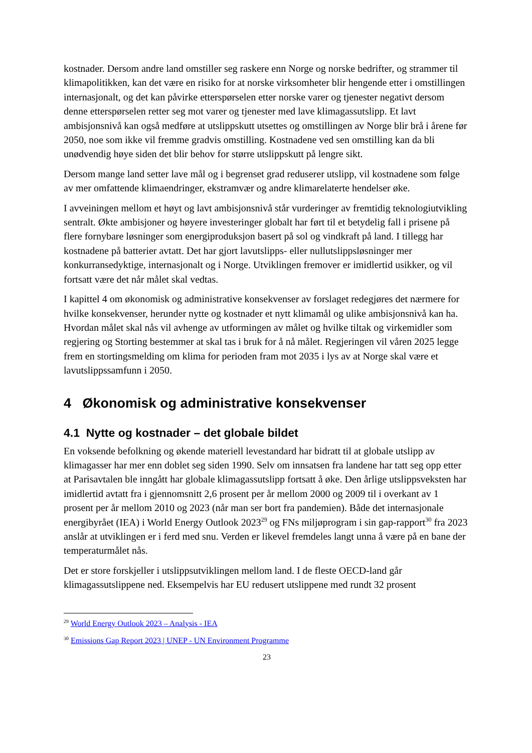kostnader. Dersom andre land omstiller seg raskere enn Norge og norske bedrifter, og strammer til klimapolitikken, kan det være en risiko for at norske virksomheter blir hengende etter i omstillingen internasjonalt, og det kan påvirke etterspørselen etter norske varer og tjenester negativt dersom denne etterspørselen retter seg mot varer og tjenester med lave klimagassutslipp. Et lavt ambisjonsnivå kan også medføre at utslippskutt utsettes og omstillingen av Norge blir brå i årene før 2050, noe som ikke vil fremme gradvis omstilling. Kostnadene ved sen omstilling kan da bli unødvendig høye siden det blir behov for større utslippskutt på lengre sikt.
Dersom mange land setter lave mål og i begrenset grad reduserer utslipp, vil kostnadene som følge av mer omfattende klimaendringer, ekstramvær og andre klimarelaterte hendelser øke.
I avveiningen mellom et høyt og lavt ambisjonsnivå står vurderinger av fremtidig teknologiutvikling sentralt. Økte ambisjoner og høyere investeringer globalt har ført til et betydelig fall i prisene på flere fornybare løsninger som energiproduksjon basert på sol og vindkraft på land. I tillegg har kostnadene på batterier avtatt. Det har gjort lavutslipps- eller nullutslippsløsninger mer konkurransedyktige, internasjonalt og i Norge. Utviklingen fremover er imidlertid usikker, og vil fortsatt være det når målet skal vedtas.
I kapittel 4 om økonomisk og administrative konsekvenser av forslaget redegjøres det nærmere for hvilke konsekvenser, herunder nytte og kostnader et nytt klimamål og ulike ambisjonsnivå kan ha. Hvordan målet skal nås vil avhenge av utformingen av målet og hvilke tiltak og virkemidler som regjering og Storting bestemmer at skal tas i bruk for å nå målet. Regjeringen vil våren 2025 legge frem en stortingsmelding om klima for perioden fram mot 2035 i lys av at Norge skal være et lavutslippssamfunn i 2050.
4 Økonomisk og administrative konsekvenser
4.1 Nytte og kostnader – det globale bildet
En voksende befolkning og økende materiell levestandard har bidratt til at globale utslipp av klimagasser har mer enn doblet seg siden 1990. Selv om innsatsen fra landene har tatt seg opp etter at Parisavtalen ble inngått har globale klimagassutslipp fortsatt å øke. Den årlige utslippsveksten har imidlertid avtatt fra i gjennomsnitt 2,6 prosent per år mellom 2000 og 2009 til i overkant av 1 prosent per år mellom 2010 og 2023 (når man ser bort fra pandemien). Både det internasjonale energibyrået (IEA) i World Energy Outlook 2023<sup>29</sup> og FNs miljøprogram i sin gap-rapport<sup>30</sup> fra 2023 anslår at utviklingen er i ferd med snu. Verden er likevel fremdeles langt unna å være på en bane der temperaturmålet nås.
Det er store forskjeller i utslippsutviklingen mellom land. I de fleste OECD-land går klimagassutslippene ned. Eksempelvis har EU redusert utslippene med rundt 32 prosent
<sup>29</sup> World Energy Outlook 2023 – Analysis - IEA
<sup>30</sup> Emissions Gap Report 2023 | UNEP - UN Environment Programme
23